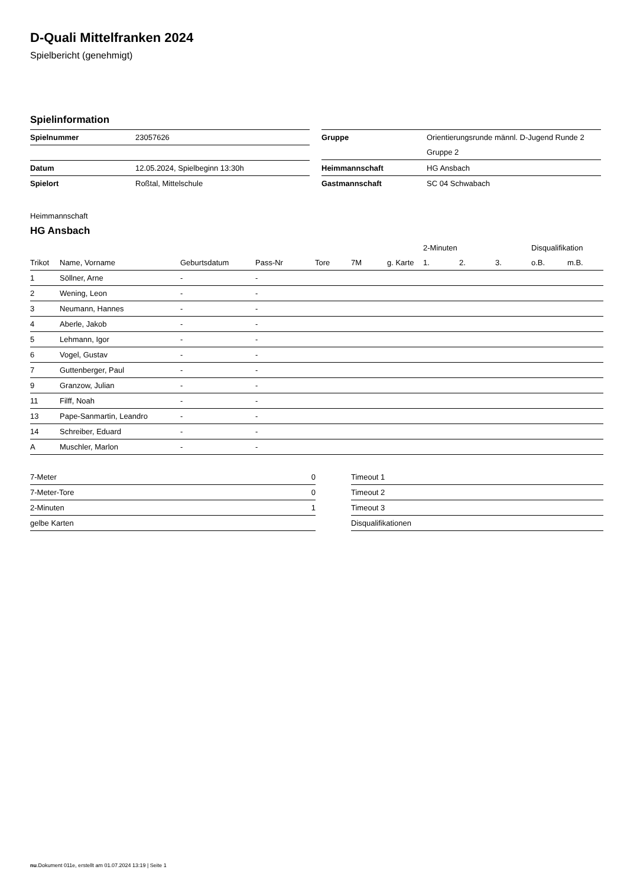D-Quali Mittelfranken 2024
Spielbericht (genehmigt)
Spielinformation
| Spielnummer | 23057626 |
| Datum | 12.05.2024, Spielbeginn 13:30h |
| Spielort | Roßtal, Mittelschule |
| Gruppe | Orientierungsrunde männl. D-Jugend Runde 2 |
| | Gruppe 2 |
| Heimmannschaft | HG Ansbach |
| Gastmannschaft | SC 04 Schwabach |
Heimmannschaft
HG Ansbach
| | | | | | | | 2-Minuten | | | Disqualifikation | |
| --- | --- | --- | --- | --- | --- | --- | --- | --- | --- | --- | --- |
| Trikot | Name, Vorname | Geburtsdatum | Pass-Nr | Tore | 7M | g. Karte | 1. | 2. | 3. | o.B. | m.B. |
| 1 | Söllner, Arne | - | - | | | | | | | | |
| 2 | Wening, Leon | - | - | | | | | | | | |
| 3 | Neumann, Hannes | - | - | | | | | | | | |
| 4 | Aberle, Jakob | - | - | | | | | | | | |
| 5 | Lehmann, Igor | - | - | | | | | | | | |
| 6 | Vogel, Gustav | - | - | | | | | | | | |
| 7 | Guttenberger, Paul | - | - | | | | | | | | |
| 9 | Granzow, Julian | - | - | | | | | | | | |
| 11 | Filff, Noah | - | - | | | | | | | | |
| 13 | Pape-Sanmartin, Leandro | - | - | | | | | | | | |
| 14 | Schreiber, Eduard | - | - | | | | | | | | |
| A | Muschler, Marlon | - | - | | | | | | | | |
| 7-Meter | 0 |
| 7-Meter-Tore | 0 |
| 2-Minuten | 1 |
| gelbe Karten | |
| Timeout 1 |
| Timeout 2 |
| Timeout 3 |
| Disqualifikationen |
nu.Dokument 011e, erstellt am 01.07.2024 13:19 | Seite 1